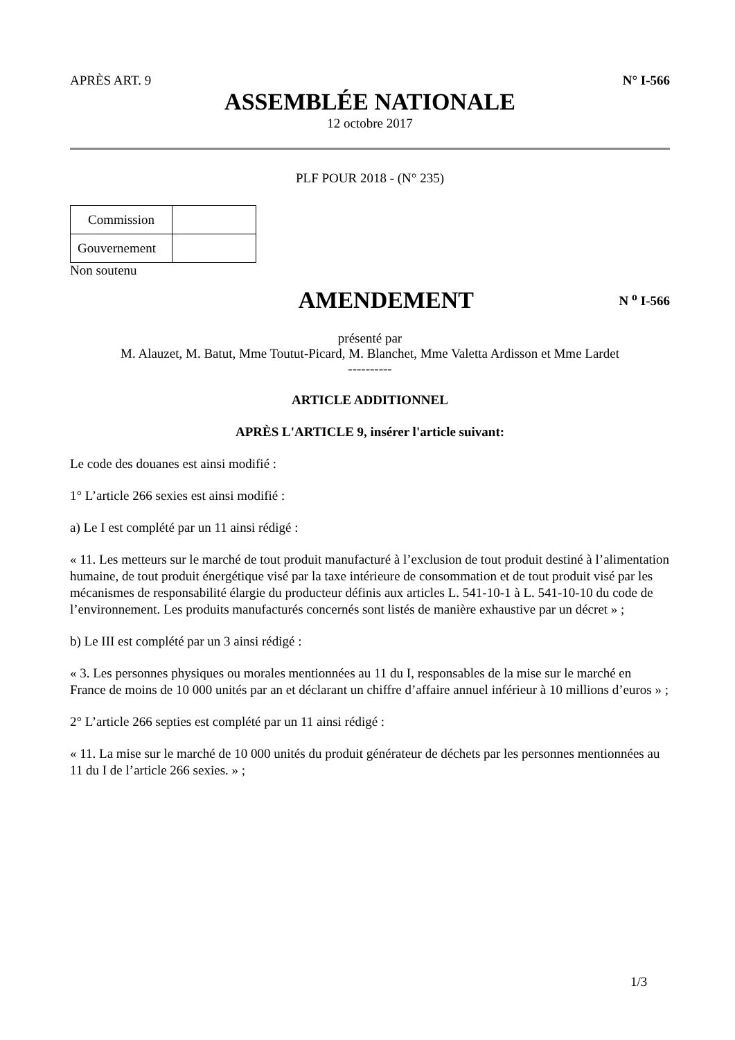APRÈS ART. 9 N° I-566
ASSEMBLÉE NATIONALE
12 octobre 2017
PLF POUR 2018 - (N° 235)
| Commission | |
| Gouvernement | |
Non soutenu
AMENDEMENT
N <sup>o</sup> I-566
présenté par
M. Alauzet, M. Batut, Mme Toutut-Picard, M. Blanchet, Mme Valetta Ardisson et Mme Lardet
----------
ARTICLE ADDITIONNEL
APRÈS L'ARTICLE 9, insérer l'article suivant:
Le code des douanes est ainsi modifié :
1° L’article 266 sexies est ainsi modifié :
a) Le I est complété par un 11 ainsi rédigé :
« 11. Les metteurs sur le marché de tout produit manufacturé à l’exclusion de tout produit destiné à l’alimentation humaine, de tout produit énergétique visé par la taxe intérieure de consommation et de tout produit visé par les mécanismes de responsabilité élargie du producteur définis aux articles L. 541-10-1 à L. 541-10-10 du code de l’environnement. Les produits manufacturés concernés sont listés de manière exhaustive par un décret » ;
b) Le III est complété par un 3 ainsi rédigé :
« 3. Les personnes physiques ou morales mentionnées au 11 du I, responsables de la mise sur le marché en France de moins de 10 000 unités par an et déclarant un chiffre d’affaire annuel inférieur à 10 millions d’euros » ;
2° L’article 266 septies est complété par un 11 ainsi rédigé :
« 11. La mise sur le marché de 10 000 unités du produit générateur de déchets par les personnes mentionnées au 11 du I de l’article 266 sexies. » ;
1/3